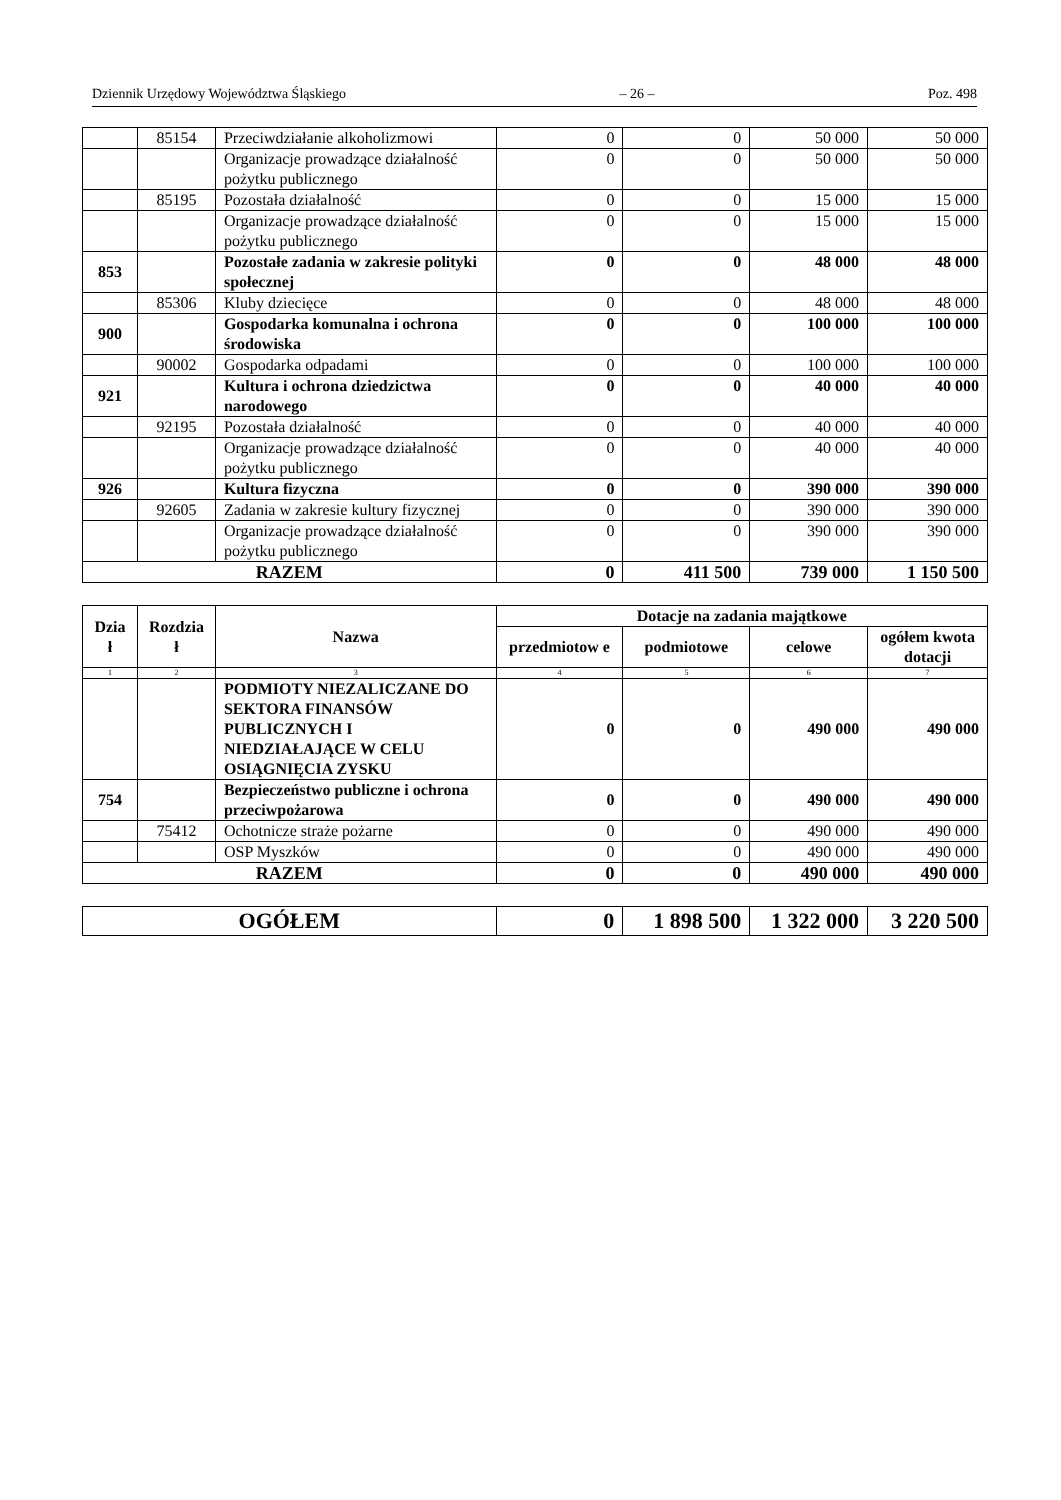Dziennik Urzędowy Województwa Śląskiego – 26 – Poz. 498
| | 85154 | Przeciwdziałanie alkoholizmowi | 0 | 0 | 50 000 | 50 000 |
| | | Organizacje prowadzące działalność pożytku publicznego | 0 | 0 | 50 000 | 50 000 |
| | 85195 | Pozostała działalność | 0 | 0 | 15 000 | 15 000 |
| | | Organizacje prowadzące działalność pożytku publicznego | 0 | 0 | 15 000 | 15 000 |
| 853 | | Pozostałe zadania w zakresie polityki społecznej | 0 | 0 | 48 000 | 48 000 |
| | 85306 | Kluby dziecięce | 0 | 0 | 48 000 | 48 000 |
| 900 | | Gospodarka komunalna i ochrona środowiska | 0 | 0 | 100 000 | 100 000 |
| | 90002 | Gospodarka odpadami | 0 | 0 | 100 000 | 100 000 |
| 921 | | Kultura i ochrona dziedzictwa narodowego | 0 | 0 | 40 000 | 40 000 |
| | 92195 | Pozostała działalność | 0 | 0 | 40 000 | 40 000 |
| | | Organizacje prowadzące działalność pożytku publicznego | 0 | 0 | 40 000 | 40 000 |
| 926 | | Kultura fizyczna | 0 | 0 | 390 000 | 390 000 |
| | 92605 | Zadania w zakresie kultury fizycznej | 0 | 0 | 390 000 | 390 000 |
| | | Organizacje prowadzące działalność pożytku publicznego | 0 | 0 | 390 000 | 390 000 |
| RAZEM | | | 0 | 411 500 | 739 000 | 1 150 500 |
| Dzia ł | Rozdzia ł | Nazwa | Dotacje na zadania majątkowe | | | |
| --- | --- | --- | --- | --- | --- | --- |
| | | | przedmiotow e | podmiotowe | celowe | ogółem kwota dotacji |
| 1 | 2 | 3 | 4 | 5 | 6 | 7 |
| | | PODMIOTY NIEZALICZANE DO SEKTORA FINANSÓW PUBLICZNYCH I NIEDZIAŁAJĄCE W CELU OSIĄGNIĘCIA ZYSKU | 0 | 0 | 490 000 | 490 000 |
| 754 | | Bezpieczeństwo publiczne i ochrona przeciwpożarowa | 0 | 0 | 490 000 | 490 000 |
| | 75412 | Ochotnicze straże pożarne | 0 | 0 | 490 000 | 490 000 |
| | | OSP Myszków | 0 | 0 | 490 000 | 490 000 |
| RAZEM | | | 0 | 0 | 490 000 | 490 000 |
| OGÓŁEM | 0 | 1 898 500 | 1 322 000 | 3 220 500 |